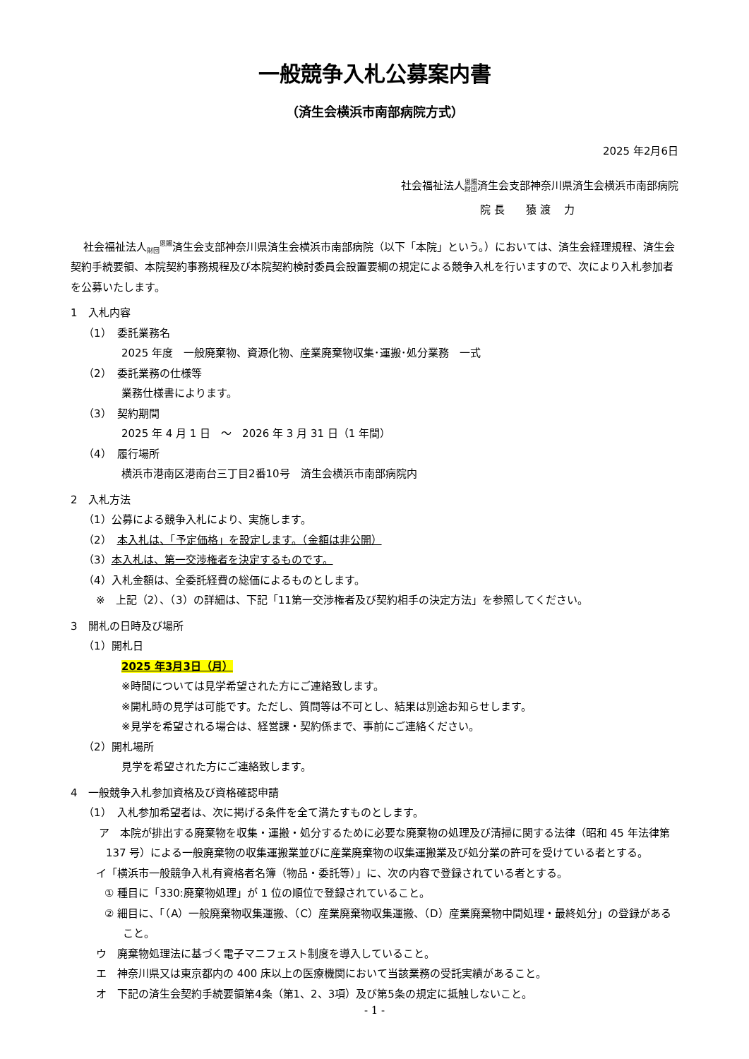一般競争入札公募案内書
（済生会横浜市南部病院方式）
2025 年2月6日
社会福祉法人恩賜
財団済生会支部神奈川県済生会横浜市南部病院
院 長　　猿 渡　 力
社会福祉法人恩賜
財団済生会支部神奈川県済生会横浜市南部病院（以下「本院」という。）においては、済生会経理規程、済生会契約手続要領、本院契約事務規程及び本院契約検討委員会設置要綱の規定による競争入札を行いますので、次により入札参加者を公募いたします。
1　入札内容
（1）　委託業務名
2025 年度　一般廃棄物、資源化物、産業廃棄物収集･運搬･処分業務　一式
（2）　委託業務の仕様等
業務仕様書によります。
（3）　契約期間
2025 年 4 月 1 日　～　2026 年 3 月 31 日（1 年間）
（4）　履行場所
横浜市港南区港南台三丁目2番10号　済生会横浜市南部病院内
2　入札方法
（1）公募による競争入札により、実施します。
（2）　本入札は、「予定価格」を設定します。（金額は非公開）
（3）本入札は、第一交渉権者を決定するものです。
（4）入札金額は、全委託経費の総価によるものとします。
※　上記（2）、（3）の詳細は、下記「11第一交渉権者及び契約相手の決定方法」を参照してください。
3　開札の日時及び場所
（1）開札日
2025 年3月3日（月）
※時間については見学希望された方にご連絡致します。
※開札時の見学は可能です。ただし、質問等は不可とし、結果は別途お知らせします。
※見学を希望される場合は、経営課・契約係まで、事前にご連絡ください。
（2）開札場所
見学を希望された方にご連絡致します。
4　一般競争入札参加資格及び資格確認申請
（1）　入札参加希望者は、次に掲げる条件を全て満たすものとします。
ア　本院が排出する廃棄物を収集・運搬・処分するために必要な廃棄物の処理及び清掃に関する法律（昭和 45 年法律第 137 号）による一般廃棄物の収集運搬業並びに産業廃棄物の収集運搬業及び処分業の許可を受けている者とする。
イ「横浜市一般競争入札有資格者名簿（物品・委託等）」に、次の内容で登録されている者とする。
① 種目に「330:廃棄物処理」が 1 位の順位で登録されていること。
② 細目に、「（A）一般廃棄物収集運搬、（C）産業廃棄物収集運搬、（D）産業廃棄物中間処理・最終処分」の登録があること。
ウ　廃棄物処理法に基づく電子マニフェスト制度を導入していること。
エ　神奈川県又は東京都内の 400 床以上の医療機関において当該業務の受託実績があること。
オ　下記の済生会契約手続要領第4条（第1、2、3項）及び第5条の規定に抵触しないこと。
- 1 -